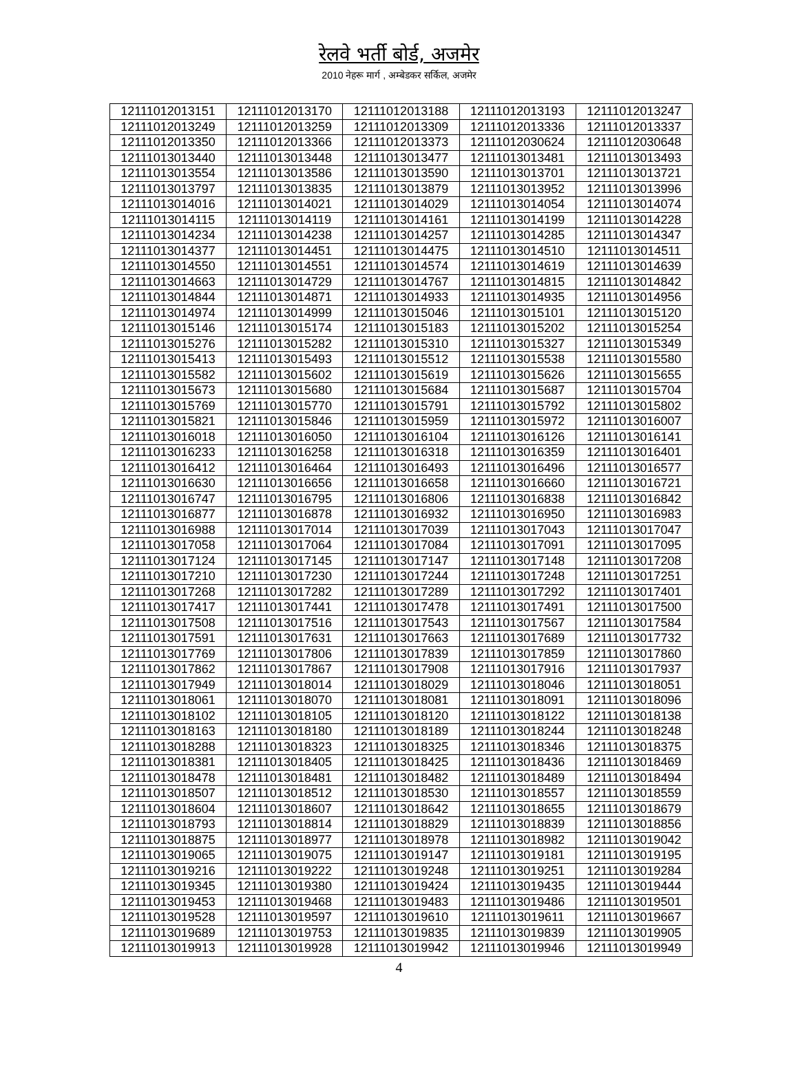रेलवे भर्ती बोर्ड, अजमेर
2010 नेहरू मार्ग , अम्बेडकर सर्किल, अजमेर
| 12111012013151 | 12111012013170 | 12111012013188 | 12111012013193 | 12111012013247 |
| 12111012013249 | 12111012013259 | 12111012013309 | 12111012013336 | 12111012013337 |
| 12111012013350 | 12111012013366 | 12111012013373 | 12111012030624 | 12111012030648 |
| 12111013013440 | 12111013013448 | 12111013013477 | 12111013013481 | 12111013013493 |
| 12111013013554 | 12111013013586 | 12111013013590 | 12111013013701 | 12111013013721 |
| 12111013013797 | 12111013013835 | 12111013013879 | 12111013013952 | 12111013013996 |
| 12111013014016 | 12111013014021 | 12111013014029 | 12111013014054 | 12111013014074 |
| 12111013014115 | 12111013014119 | 12111013014161 | 12111013014199 | 12111013014228 |
| 12111013014234 | 12111013014238 | 12111013014257 | 12111013014285 | 12111013014347 |
| 12111013014377 | 12111013014451 | 12111013014475 | 12111013014510 | 12111013014511 |
| 12111013014550 | 12111013014551 | 12111013014574 | 12111013014619 | 12111013014639 |
| 12111013014663 | 12111013014729 | 12111013014767 | 12111013014815 | 12111013014842 |
| 12111013014844 | 12111013014871 | 12111013014933 | 12111013014935 | 12111013014956 |
| 12111013014974 | 12111013014999 | 12111013015046 | 12111013015101 | 12111013015120 |
| 12111013015146 | 12111013015174 | 12111013015183 | 12111013015202 | 12111013015254 |
| 12111013015276 | 12111013015282 | 12111013015310 | 12111013015327 | 12111013015349 |
| 12111013015413 | 12111013015493 | 12111013015512 | 12111013015538 | 12111013015580 |
| 12111013015582 | 12111013015602 | 12111013015619 | 12111013015626 | 12111013015655 |
| 12111013015673 | 12111013015680 | 12111013015684 | 12111013015687 | 12111013015704 |
| 12111013015769 | 12111013015770 | 12111013015791 | 12111013015792 | 12111013015802 |
| 12111013015821 | 12111013015846 | 12111013015959 | 12111013015972 | 12111013016007 |
| 12111013016018 | 12111013016050 | 12111013016104 | 12111013016126 | 12111013016141 |
| 12111013016233 | 12111013016258 | 12111013016318 | 12111013016359 | 12111013016401 |
| 12111013016412 | 12111013016464 | 12111013016493 | 12111013016496 | 12111013016577 |
| 12111013016630 | 12111013016656 | 12111013016658 | 12111013016660 | 12111013016721 |
| 12111013016747 | 12111013016795 | 12111013016806 | 12111013016838 | 12111013016842 |
| 12111013016877 | 12111013016878 | 12111013016932 | 12111013016950 | 12111013016983 |
| 12111013016988 | 12111013017014 | 12111013017039 | 12111013017043 | 12111013017047 |
| 12111013017058 | 12111013017064 | 12111013017084 | 12111013017091 | 12111013017095 |
| 12111013017124 | 12111013017145 | 12111013017147 | 12111013017148 | 12111013017208 |
| 12111013017210 | 12111013017230 | 12111013017244 | 12111013017248 | 12111013017251 |
| 12111013017268 | 12111013017282 | 12111013017289 | 12111013017292 | 12111013017401 |
| 12111013017417 | 12111013017441 | 12111013017478 | 12111013017491 | 12111013017500 |
| 12111013017508 | 12111013017516 | 12111013017543 | 12111013017567 | 12111013017584 |
| 12111013017591 | 12111013017631 | 12111013017663 | 12111013017689 | 12111013017732 |
| 12111013017769 | 12111013017806 | 12111013017839 | 12111013017859 | 12111013017860 |
| 12111013017862 | 12111013017867 | 12111013017908 | 12111013017916 | 12111013017937 |
| 12111013017949 | 12111013018014 | 12111013018029 | 12111013018046 | 12111013018051 |
| 12111013018061 | 12111013018070 | 12111013018081 | 12111013018091 | 12111013018096 |
| 12111013018102 | 12111013018105 | 12111013018120 | 12111013018122 | 12111013018138 |
| 12111013018163 | 12111013018180 | 12111013018189 | 12111013018244 | 12111013018248 |
| 12111013018288 | 12111013018323 | 12111013018325 | 12111013018346 | 12111013018375 |
| 12111013018381 | 12111013018405 | 12111013018425 | 12111013018436 | 12111013018469 |
| 12111013018478 | 12111013018481 | 12111013018482 | 12111013018489 | 12111013018494 |
| 12111013018507 | 12111013018512 | 12111013018530 | 12111013018557 | 12111013018559 |
| 12111013018604 | 12111013018607 | 12111013018642 | 12111013018655 | 12111013018679 |
| 12111013018793 | 12111013018814 | 12111013018829 | 12111013018839 | 12111013018856 |
| 12111013018875 | 12111013018977 | 12111013018978 | 12111013018982 | 12111013019042 |
| 12111013019065 | 12111013019075 | 12111013019147 | 12111013019181 | 12111013019195 |
| 12111013019216 | 12111013019222 | 12111013019248 | 12111013019251 | 12111013019284 |
| 12111013019345 | 12111013019380 | 12111013019424 | 12111013019435 | 12111013019444 |
| 12111013019453 | 12111013019468 | 12111013019483 | 12111013019486 | 12111013019501 |
| 12111013019528 | 12111013019597 | 12111013019610 | 12111013019611 | 12111013019667 |
| 12111013019689 | 12111013019753 | 12111013019835 | 12111013019839 | 12111013019905 |
| 12111013019913 | 12111013019928 | 12111013019942 | 12111013019946 | 12111013019949 |
4